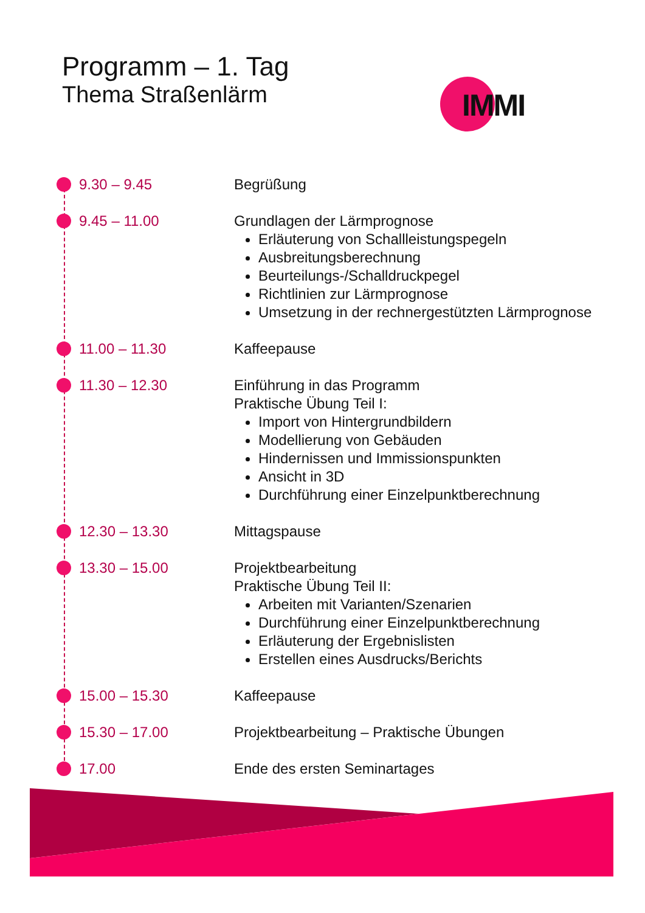Programm – 1. Tag
Thema Straßenlärm
IMMI
9.30 – 9.45 Begrüßung
9.45 – 11.00 Grundlagen der Lärmprognose
Erläuterung von Schallleistungspegeln
Ausbreitungsberechnung
Beurteilungs-/Schalldruckpegel
Richtlinien zur Lärmprognose
Umsetzung in der rechnergestützten Lärmprognose
11.00 – 11.30 Kaffeepause
11.30 – 12.30 Einführung in das Programm
Praktische Übung Teil I:
Import von Hintergrundbildern
Modellierung von Gebäuden
Hindernissen und Immissionspunkten
Ansicht in 3D
Durchführung einer Einzelpunktberechnung
12.30 – 13.30 Mittagspause
13.30 – 15.00 Projektbearbeitung
Praktische Übung Teil II:
Arbeiten mit Varianten/Szenarien
Durchführung einer Einzelpunktberechnung
Erläuterung der Ergebnislisten
Erstellen eines Ausdrucks/Berichts
15.00 – 15.30 Kaffeepause
15.30 – 17.00 Projektbearbeitung – Praktische Übungen
17.00 Ende des ersten Seminartages